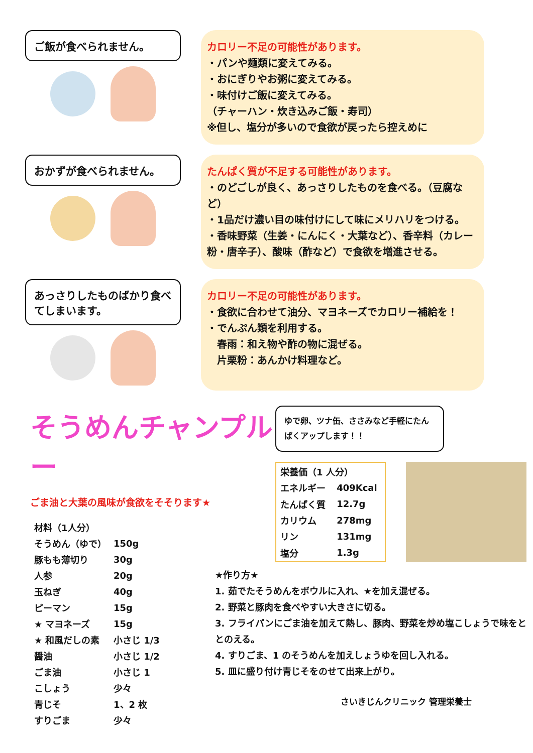ご飯が食べられません。
カロリー不足の可能性があります。
・パンや麺類に変えてみる。
・おにぎりやお粥に変えてみる。
・味付けご飯に変えてみる。
（チャーハン・炊き込みご飯・寿司）
※但し、塩分が多いので食欲が戻ったら控えめに
おかずが食べられません。
たんぱく質が不足する可能性があります。
・のどごしが良く、あっさりしたものを食べる。（豆腐など）
・1品だけ濃い目の味付けにして味にメリハリをつける。
・香味野菜（生姜・にんにく・大葉など）、香辛料（カレー粉・唐辛子）、酸味（酢など）で食欲を増進させる。
あっさりしたものばかり食べてしまいます。
カロリー不足の可能性があります。
・食欲に合わせて油分、マヨネーズでカロリー補給を！
・でんぷん類を利用する。
　春雨：和え物や酢の物に混ぜる。
　片栗粉：あんかけ料理など。
そうめんチャンプルー
ごま油と大葉の風味が食欲をそそります★
| 材料（1人分） | |
| そうめん（ゆで） | 150g |
| 豚もも薄切り | 30g |
| 人参 | 20g |
| 玉ねぎ | 40g |
| ピーマン | 15g |
| ★ マヨネーズ | 15g |
| ★ 和風だしの素 | 小さじ 1/3 |
| 醤油 | 小さじ 1/2 |
| ごま油 | 小さじ 1 |
| こしょう | 少々 |
| 青じそ | 1、2 枚 |
| すりごま | 少々 |
ゆで卵、ツナ缶、ささみなど手軽にたんぱくアップします！！
| 栄養価（1 人分） | |
| エネルギー | 409Kcal |
| たんぱく質 | 12.7g |
| カリウム | 278mg |
| リン | 131mg |
| 塩分 | 1.3g |
★作り方★
1. 茹でたそうめんをボウルに入れ、★を加え混ぜる。
2. 野菜と豚肉を食べやすい大きさに切る。
3. フライパンにごま油を加えて熱し、豚肉、野菜を炒め塩こしょうで味をととのえる。
4. すりごま、1 のそうめんを加えしょうゆを回し入れる。
5. 皿に盛り付け青じそをのせて出来上がり。
さいきじんクリニック 管理栄養士